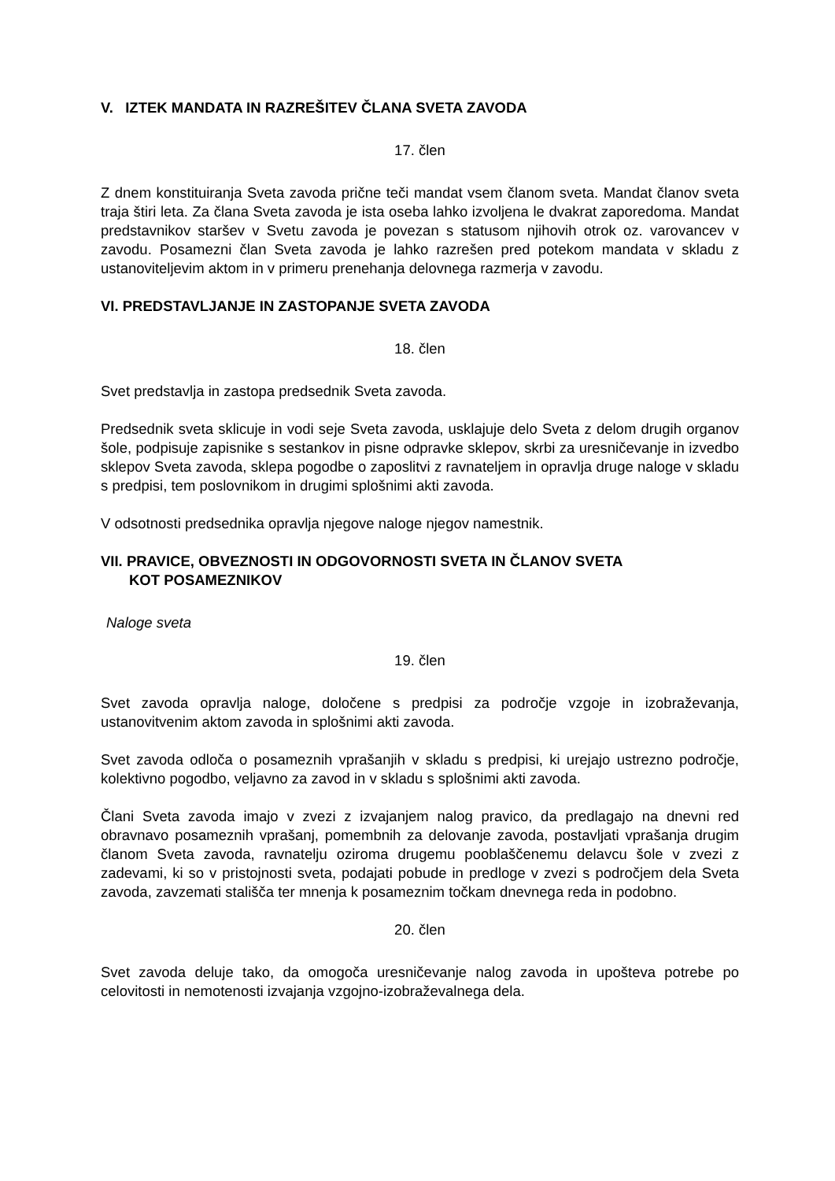V. IZTEK MANDATA IN RAZREŠITEV ČLANA SVETA ZAVODA
17. člen
Z dnem konstituiranja Sveta zavoda prične teči mandat vsem članom sveta. Mandat članov sveta traja štiri leta. Za člana Sveta zavoda je ista oseba lahko izvoljena le dvakrat zaporedoma. Mandat predstavnikov staršev v Svetu zavoda je povezan s statusom njihovih otrok oz. varovancev v zavodu. Posamezni član Sveta zavoda je lahko razrešen pred potekom mandata v skladu z ustanoviteljevim aktom in v primeru prenehanja delovnega razmerja v zavodu.
VI. PREDSTAVLJANJE IN ZASTOPANJE SVETA ZAVODA
18. člen
Svet predstavlja in zastopa predsednik Sveta zavoda.
Predsednik sveta sklicuje in vodi seje Sveta zavoda, usklajuje delo Sveta z delom drugih organov šole, podpisuje zapisnike s sestankov in pisne odpravke sklepov, skrbi za uresničevanje in izvedbo sklepov Sveta zavoda, sklepa pogodbe o zaposlitvi z ravnateljem in opravlja druge naloge v skladu s predpisi, tem poslovnikom in drugimi splošnimi akti zavoda.
V odsotnosti predsednika opravlja njegove naloge njegov namestnik.
VII. PRAVICE, OBVEZNOSTI IN ODGOVORNOSTI SVETA IN ČLANOV SVETA
KOT POSAMEZNIKOV
Naloge sveta
19. člen
Svet zavoda opravlja naloge, določene s predpisi za področje vzgoje in izobraževanja, ustanovitvenim aktom zavoda in splošnimi akti zavoda.
Svet zavoda odloča o posameznih vprašanjih v skladu s predpisi, ki urejajo ustrezno področje, kolektivno pogodbo, veljavno za zavod in v skladu s splošnimi akti zavoda.
Člani Sveta zavoda imajo v zvezi z izvajanjem nalog pravico, da predlagajo na dnevni red obravnavo posameznih vprašanj, pomembnih za delovanje zavoda, postavljati vprašanja drugim članom Sveta zavoda, ravnatelju oziroma drugemu pooblaščenemu delavcu šole v zvezi z zadevami, ki so v pristojnosti sveta, podajati pobude in predloge v zvezi s področjem dela Sveta zavoda, zavzemati stališča ter mnenja k posameznim točkam dnevnega reda in podobno.
20. člen
Svet zavoda deluje tako, da omogoča uresničevanje nalog zavoda in upošteva potrebe po celovitosti in nemotenosti izvajanja vzgojno-izobraževalnega dela.